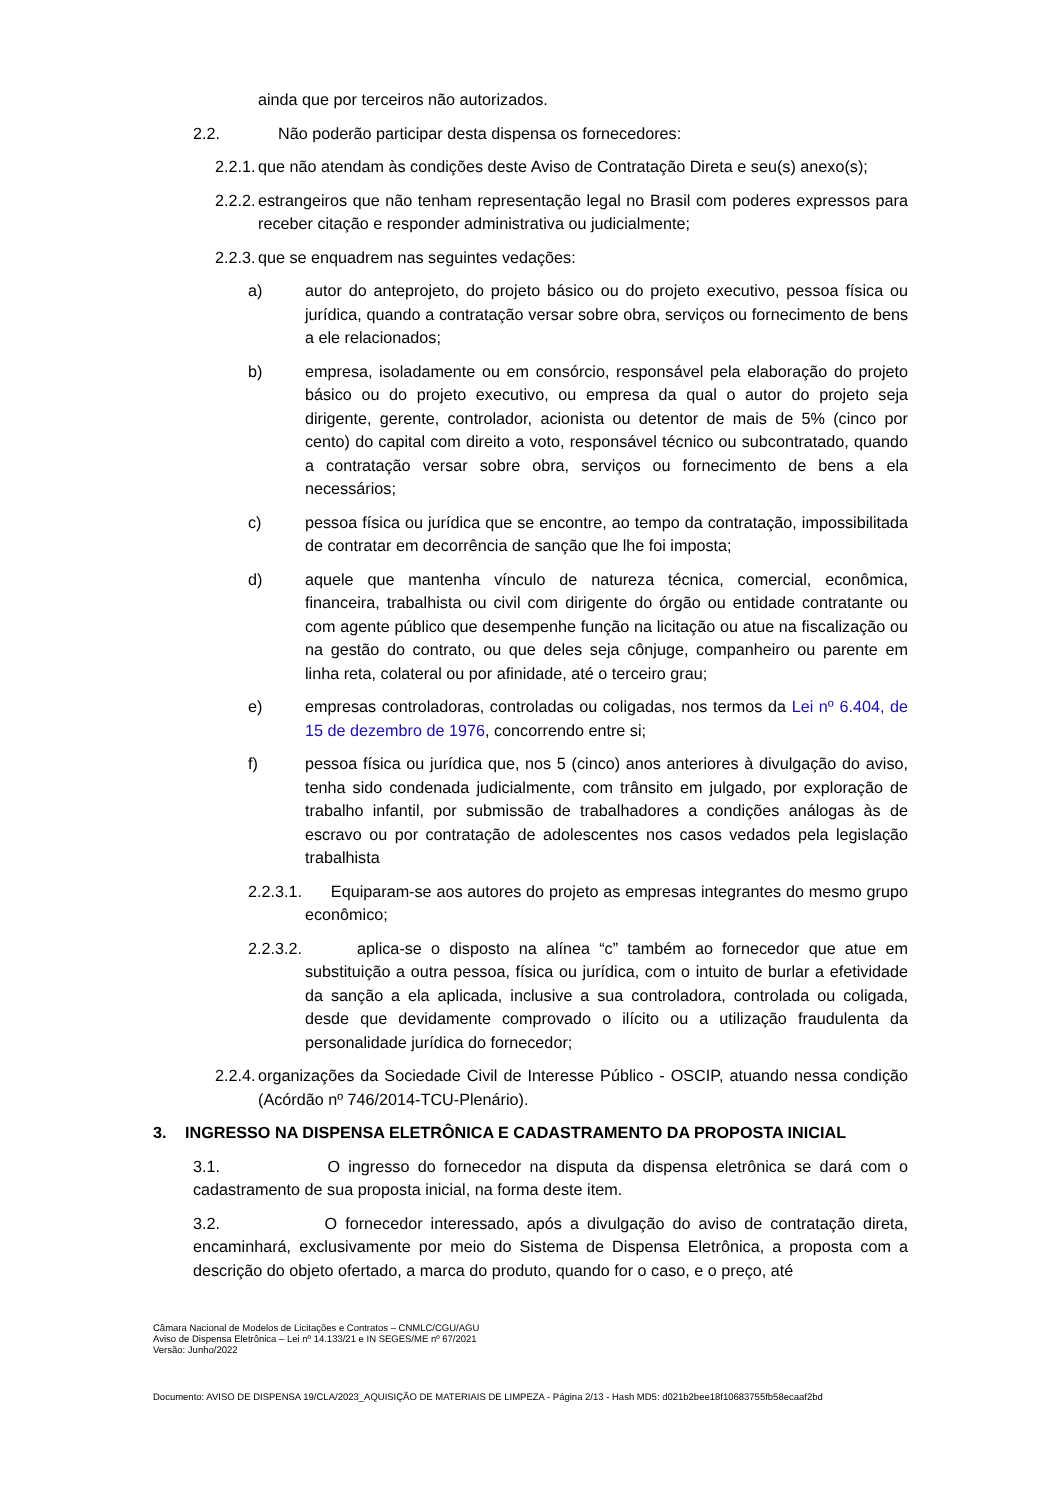ainda que por terceiros não autorizados.
2.2. Não poderão participar desta dispensa os fornecedores:
2.2.1. que não atendam às condições deste Aviso de Contratação Direta e seu(s) anexo(s);
2.2.2. estrangeiros que não tenham representação legal no Brasil com poderes expressos para receber citação e responder administrativa ou judicialmente;
2.2.3. que se enquadrem nas seguintes vedações:
a) autor do anteprojeto, do projeto básico ou do projeto executivo, pessoa física ou jurídica, quando a contratação versar sobre obra, serviços ou fornecimento de bens a ele relacionados;
b) empresa, isoladamente ou em consórcio, responsável pela elaboração do projeto básico ou do projeto executivo, ou empresa da qual o autor do projeto seja dirigente, gerente, controlador, acionista ou detentor de mais de 5% (cinco por cento) do capital com direito a voto, responsável técnico ou subcontratado, quando a contratação versar sobre obra, serviços ou fornecimento de bens a ela necessários;
c) pessoa física ou jurídica que se encontre, ao tempo da contratação, impossibilitada de contratar em decorrência de sanção que lhe foi imposta;
d) aquele que mantenha vínculo de natureza técnica, comercial, econômica, financeira, trabalhista ou civil com dirigente do órgão ou entidade contratante ou com agente público que desempenhe função na licitação ou atue na fiscalização ou na gestão do contrato, ou que deles seja cônjuge, companheiro ou parente em linha reta, colateral ou por afinidade, até o terceiro grau;
e) empresas controladoras, controladas ou coligadas, nos termos da Lei nº 6.404, de 15 de dezembro de 1976, concorrendo entre si;
f) pessoa física ou jurídica que, nos 5 (cinco) anos anteriores à divulgação do aviso, tenha sido condenada judicialmente, com trânsito em julgado, por exploração de trabalho infantil, por submissão de trabalhadores a condições análogas às de escravo ou por contratação de adolescentes nos casos vedados pela legislação trabalhista
2.2.3.1. Equiparam-se aos autores do projeto as empresas integrantes do mesmo grupo econômico;
2.2.3.2. aplica-se o disposto na alínea “c” também ao fornecedor que atue em substituição a outra pessoa, física ou jurídica, com o intuito de burlar a efetividade da sanção a ela aplicada, inclusive a sua controladora, controlada ou coligada, desde que devidamente comprovado o ilícito ou a utilização fraudulenta da personalidade jurídica do fornecedor;
2.2.4. organizações da Sociedade Civil de Interesse Público - OSCIP, atuando nessa condição (Acórdão nº 746/2014-TCU-Plenário).
3. INGRESSO NA DISPENSA ELETRÔNICA E CADASTRAMENTO DA PROPOSTA INICIAL
3.1. O ingresso do fornecedor na disputa da dispensa eletrônica se dará com o cadastramento de sua proposta inicial, na forma deste item.
3.2. O fornecedor interessado, após a divulgação do aviso de contratação direta, encaminhará, exclusivamente por meio do Sistema de Dispensa Eletrônica, a proposta com a descrição do objeto ofertado, a marca do produto, quando for o caso, e o preço, até
Câmara Nacional de Modelos de Licitações e Contratos – CNMLC/CGU/AGU
Aviso de Dispensa Eletrônica – Lei nº 14.133/21 e IN SEGES/ME nº 67/2021
Versão: Junho/2022
Documento: AVISO DE DISPENSA 19/CLA/2023_AQUISIÇÃO DE MATERIAIS DE LIMPEZA - Página 2/13 - Hash MD5: d021b2bee18f10683755fb58ecaaf2bd